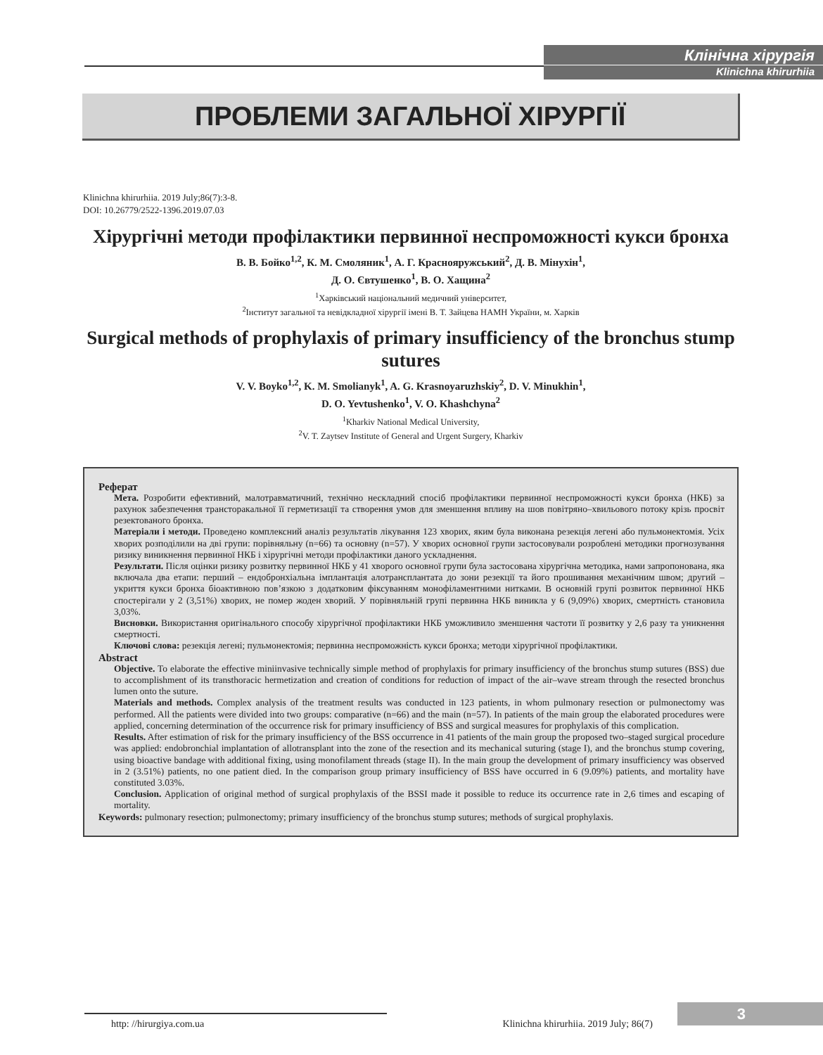Клінічна хірургія
Klinichna khirurhiia
ПРОБЛЕМИ ЗАГАЛЬНОЇ ХІРУРГІЇ
Klinichna khirurhiia. 2019 July;86(7):3-8.
DOI: 10.26779/2522-1396.2019.07.03
Хірургічні методи профілактики первинної неспроможності кукси бронха
В. В. Бойко<sup>1,2</sup>, К. М. Смоляник<sup>1</sup>, А. Г. Краснояружський<sup>2</sup>, Д. В. Мінухін<sup>1</sup>,
Д. О. Євтушенко<sup>1</sup>, В. О. Хащина<sup>2</sup>
<sup>1</sup> Харківський національний медичний університет,
<sup>2</sup> Інститут загальної та невідкладної хірургії імені В. Т. Зайцева НАМН України, м. Харків
Surgical methods of prophylaxis of primary insufficiency of the bronchus stump sutures
V. V. Boyko<sup>1,2</sup>, K. M. Smolianyk<sup>1</sup>, A. G. Krasnoyaruzhskiy<sup>2</sup>, D. V. Minukhin<sup>1</sup>,
D. O. Yevtushenko<sup>1</sup>, V. O. Khashchyna<sup>2</sup>
<sup>1</sup> Kharkiv National Medical University,
<sup>2</sup> V. T. Zaytsev Institute of General and Urgent Surgery, Kharkiv
Реферат
Мета. Розробити ефективний, малотравматичний, технічно нескладний спосіб профілактики первинної неспроможності кукси бронха (НКБ) за рахунок забезпечення трансторакальної її герметизації та створення умов для зменшення впливу на шов повітряно–хвильового потоку крізь просвіт резектованого бронха.
Матеріали і методи. Проведено комплексний аналіз результатів лікування 123 хворих, яким була виконана резекція легені або пульмонектомія. Усіх хворих розподілили на дві групи: порівняльну (n=66) та основну (n=57). У хворих основної групи застосовували розроблені методики прогнозування ризику виникнення первинної НКБ і хірургічні методи профілактики даного ускладнення.
Результати. Після оцінки ризику розвитку первинної НКБ у 41 хворого основної групи була застосована хірургічна методика, нами запропонована, яка включала два етапи: перший – ендобронхіальна імплантація алотрансплантата до зони резекції та його прошивання механічним швом; другий – укриття кукси бронха біоактивною пов’язкою з додатковим фіксуванням монофіламентними нитками. В основній групі розвиток первинної НКБ спостерігали у 2 (3,51%) хворих, не помер жоден хворий. У порівняльній групі первинна НКБ виникла у 6 (9,09%) хворих, смертність становила 3,03%.
Висновки. Використання оригінального способу хірургічної профілактики НКБ уможливило зменшення частоти її розвитку у 2,6 разу та уникнення смертності.
Ключові слова: резекція легені; пульмонектомія; первинна неспроможність кукси бронха; методи хірургічної профілактики.
Abstract
Objective. To elaborate the effective miniinvasive technically simple method of prophylaxis for primary insufficiency of the bronchus stump sutures (BSS) due to accomplishment of its transthoracic hermetization and creation of conditions for reduction of impact of the air–wave stream through the resected bronchus lumen onto the suture.
Materials and methods. Complex analysis of the treatment results was conducted in 123 patients, in whom pulmonary resection or pulmonectomy was performed. All the patients were divided into two groups: comparative (n=66) and the main (n=57). In patients of the main group the elaborated procedures were applied, concerning determination of the occurrence risk for primary insufficiency of BSS and surgical measures for prophylaxis of this complication.
Results. After estimation of risk for the primary insufficiency of the BSS occurrence in 41 patients of the main group the proposed two–staged surgical procedure was applied: endobronchial implantation of allotransplant into the zone of the resection and its mechanical suturing (stage I), and the bronchus stump covering, using bioactive bandage with additional fixing, using monofilament threads (stage II). In the main group the development of primary insufficiency was observed in 2 (3.51%) patients, no one patient died. In the comparison group primary insufficiency of BSS have occurred in 6 (9.09%) patients, and mortality have constituted 3.03%.
Conclusion. Application of original method of surgical prophylaxis of the BSSI made it possible to reduce its occurrence rate in 2,6 times and escaping of mortality.
Keywords: pulmonary resection; pulmonectomy; primary insufficiency of the bronchus stump sutures; methods of surgical prophylaxis.
http: //hirurgiya.com.ua Klinichna khirurhiia. 2019 July; 86(7)
3